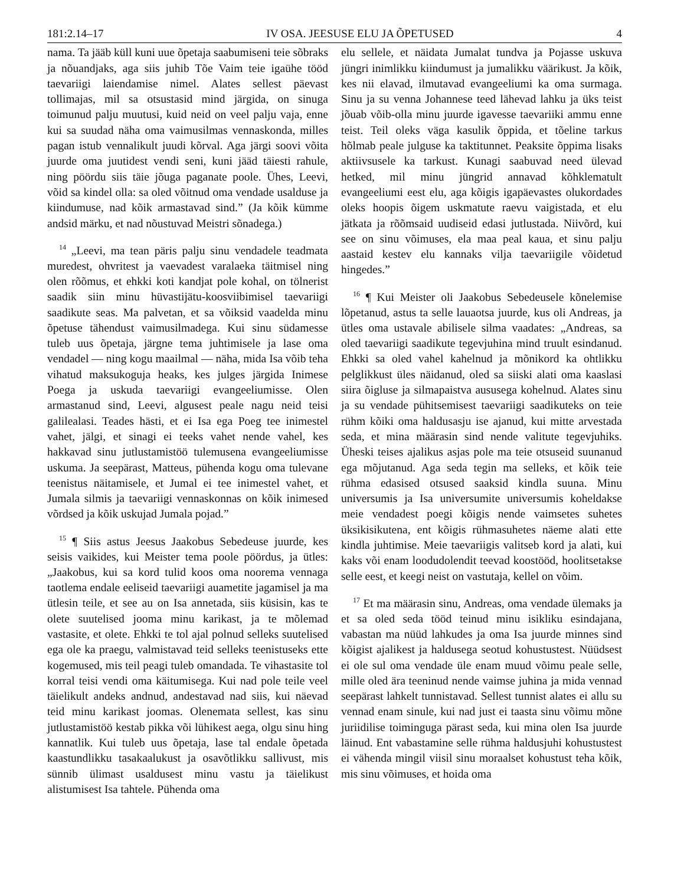181:2.14–17 IV OSA. JEESUSE ELU JA ÕPETUSED 4
nama. Ta jääb küll kuni uue õpetaja saabumiseni teie sõbraks ja nõuandjaks, aga siis juhib Tõe Vaim teie igaühe tööd taevariigi laiendamise nimel. Alates sellest päevast tollimajas, mil sa otsustasid mind järgida, on sinuga toimunud palju muutusi, kuid neid on veel palju vaja, enne kui sa suudad näha oma vaimusilmas vennaskonda, milles pagan istub vennalikult juudi kõrval. Aga järgi soovi võita juurde oma juutidest vendi seni, kuni jääd täiesti rahule, ning pöördu siis täie jõuga paganate poole. Ühes, Leevi, võid sa kindel olla: sa oled võitnud oma vendade usalduse ja kiindumuse, nad kõik armastavad sind.” (Ja kõik kümme andsid märku, et nad nõustuvad Meistri sõnadega.)
<sup>14</sup> „Leevi, ma tean päris palju sinu vendadele teadmata muredest, ohvritest ja vaevadest varalaeka täitmisel ning olen rõõmus, et ehkki koti kandjat pole kohal, on tölnerist saadik siin minu hüvastijätu-koosviibimisel taevariigi saadikute seas. Ma palvetan, et sa võiksid vaadelda minu õpetuse tähendust vaimusilmadega. Kui sinu südamesse tuleb uus õpetaja, järgne tema juhtimisele ja lase oma vendadel — ning kogu maailmal — näha, mida Isa võib teha vihatud maksukoguja heaks, kes julges järgida Inimese Poega ja uskuda taevariigi evangeeliumisse. Olen armastanud sind, Leevi, algusest peale nagu neid teisi galilealasi. Teades hästi, et ei Isa ega Poeg tee inimestel vahet, jälgi, et sinagi ei teeks vahet nende vahel, kes hakkavad sinu jutlustamistöö tulemusena evangeeliumisse uskuma. Ja seepärast, Matteus, pühenda kogu oma tulevane teenistus näitamisele, et Jumal ei tee inimestel vahet, et Jumala silmis ja taevariigi vennaskonnas on kõik inimesed võrdsed ja kõik uskujad Jumala pojad.”
<sup>15</sup> ¶ Siis astus Jeesus Jaakobus Sebedeuse juurde, kes seisis vaikides, kui Meister tema poole pöördus, ja ütles: „Jaakobus, kui sa kord tulid koos oma noorema vennaga taotlema endale eeliseid taevariigi auametite jagamisel ja ma ütlesin teile, et see au on Isa annetada, siis küsisin, kas te olete suutelised jooma minu karikast, ja te mõlemad vastasite, et olete. Ehkki te tol ajal polnud selleks suutelised ega ole ka praegu, valmistavad teid selleks teenistuseks ette kogemused, mis teil peagi tuleb omandada. Te vihastasite tol korral teisi vendi oma käitumisega. Kui nad pole teile veel täielikult andeks andnud, andestavad nad siis, kui näevad teid minu karikast joomas. Olenemata sellest, kas sinu jutlustamistöö kestab pikka või lühikest aega, olgu sinu hing kannatlik. Kui tuleb uus õpetaja, lase tal endale õpetada kaastundlikku tasakaalukust ja osavõtlikku sallivust, mis sünnib ülimast usaldusest minu vastu ja täielikust alistumisest Isa tahtele. Pühenda oma
elu sellele, et näidata Jumalat tundva ja Pojasse uskuva jüngri inimlikku kiindumust ja jumalikku väärikust. Ja kõik, kes nii elavad, ilmutavad evangeeliumi ka oma surmaga. Sinu ja su venna Johannese teed lähevad lahku ja üks teist jõuab võib-olla minu juurde igavesse taevariiki ammu enne teist. Teil oleks väga kasulik õppida, et tõeline tarkus hõlmab peale julguse ka taktitunnet. Peaksite õppima lisaks aktiivsusele ka tarkust. Kunagi saabuvad need ülevad hetked, mil minu jüngrid annavad kõhklematult evangeeliumi eest elu, aga kõigis igapäevastes olukordades oleks hoopis õigem uskmatute raevu vaigistada, et elu jätkata ja rõõmsaid uudiseid edasi jutlustada. Niivõrd, kui see on sinu võimuses, ela maa peal kaua, et sinu palju aastaid kestev elu kannaks vilja taevariigile võidetud hingedes.”
<sup>16</sup> ¶ Kui Meister oli Jaakobus Sebedeusele kõnelemise lõpetanud, astus ta selle lauaotsa juurde, kus oli Andreas, ja ütles oma ustavale abilisele silma vaadates: „Andreas, sa oled taevariigi saadikute tegevjuhina mind truult esindanud. Ehkki sa oled vahel kahelnud ja mõnikord ka ohtlikku pelglikkust üles näidanud, oled sa siiski alati oma kaaslasi siira õigluse ja silmapaistva aususega kohelnud. Alates sinu ja su vendade pühitsemisest taevariigi saadikuteks on teie rühm kõiki oma haldusasju ise ajanud, kui mitte arvestada seda, et mina määrasin sind nende valitute tegevjuhiks. Üheski teises ajalikus asjas pole ma teie otsuseid suunanud ega mõjutanud. Aga seda tegin ma selleks, et kõik teie rühma edasised otsused saaksid kindla suuna. Minu universumis ja Isa universumite universumis koheldakse meie vendadest poegi kõigis nende vaimsetes suhetes üksikisikutena, ent kõigis rühmasuhetes näeme alati ette kindla juhtimise. Meie taevariigis valitseb kord ja alati, kui kaks või enam loodudolendit teevad koostööd, hoolitsetakse selle eest, et keegi neist on vastutaja, kellel on võim.
<sup>17</sup> Et ma määrasin sinu, Andreas, oma vendade ülemaks ja et sa oled seda tööd teinud minu isikliku esindajana, vabastan ma nüüd lahkudes ja oma Isa juurde minnes sind kõigist ajalikest ja haldusega seotud kohustustest. Nüüdsest ei ole sul oma vendade üle enam muud võimu peale selle, mille oled ära teeninud nende vaimse juhina ja mida vennad seepärast lahkelt tunnistavad. Sellest tunnist alates ei allu su vennad enam sinule, kui nad just ei taasta sinu võimu mõne juriidilise toiminguga pärast seda, kui mina olen Isa juurde läinud. Ent vabastamine selle rühma haldusjuhi kohustustest ei vähenda mingil viisil sinu moraalset kohustust teha kõik, mis sinu võimuses, et hoida oma